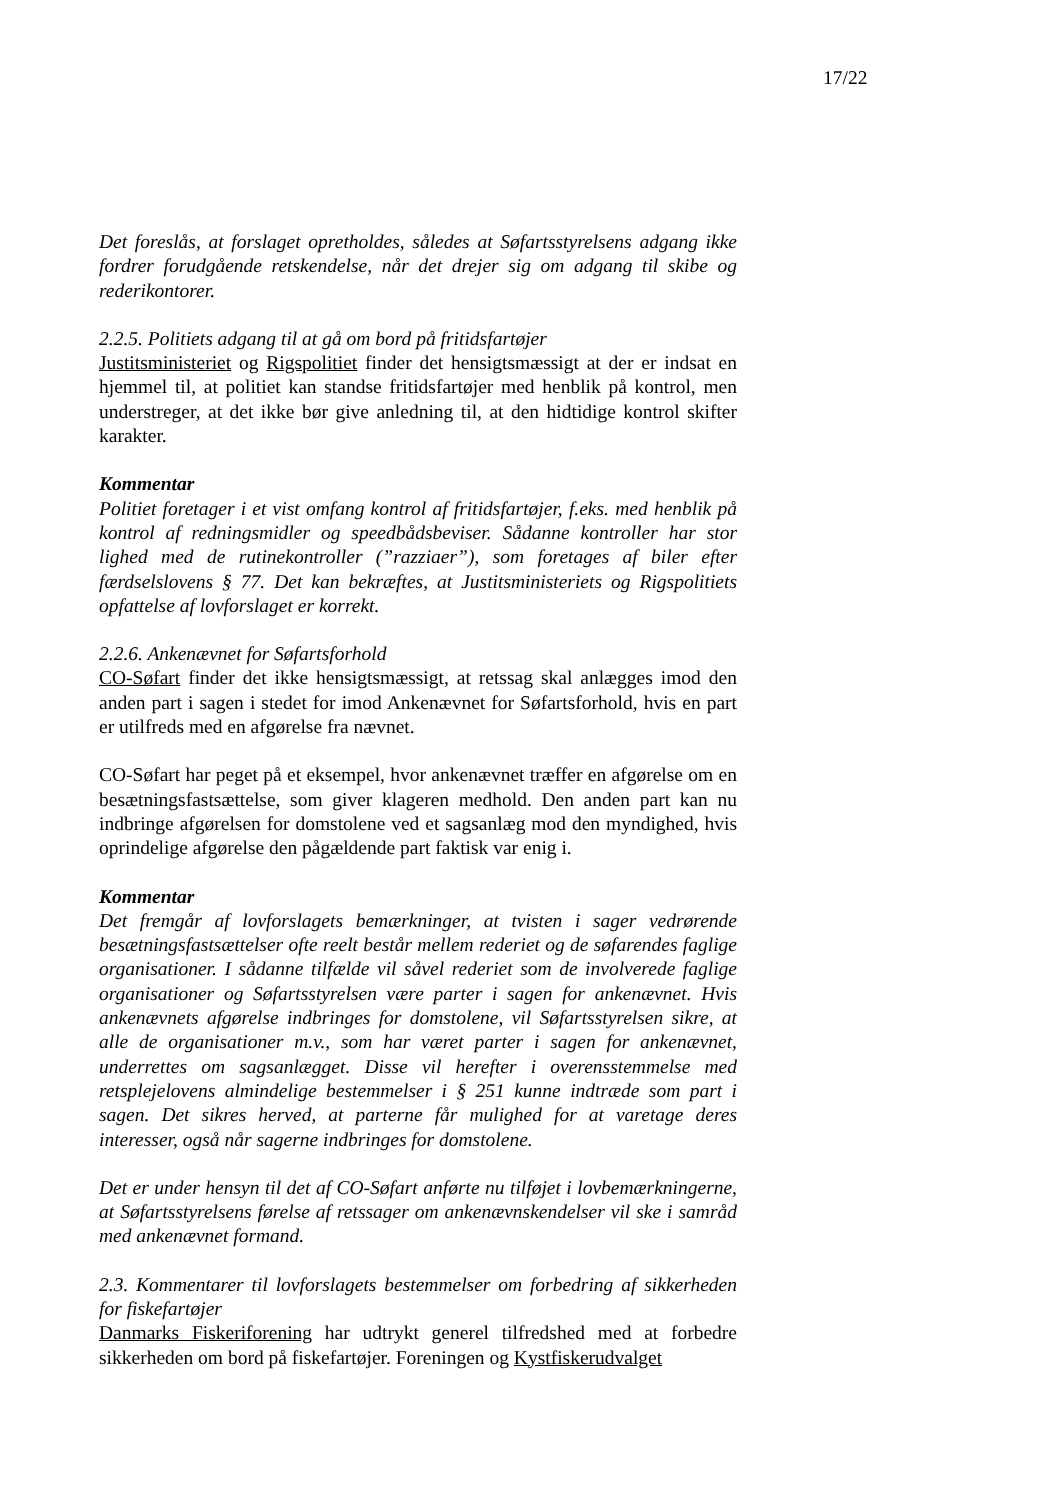17/22
Det foreslås, at forslaget opretholdes, således at Søfartsstyrelsens adgang ikke fordrer forudgående retskendelse, når det drejer sig om adgang til skibe og rederikontorer.
2.2.5. Politiets adgang til at gå om bord på fritidsfartøjer
Justitsministeriet og Rigspolitiet finder det hensigtsmæssigt at der er indsat en hjemmel til, at politiet kan standse fritidsfartøjer med henblik på kontrol, men understreger, at det ikke bør give anledning til, at den hidtidige kontrol skifter karakter.
Kommentar
Politiet foretager i et vist omfang kontrol af fritidsfartøjer, f.eks. med henblik på kontrol af redningsmidler og speedbådsbeviser. Sådanne kontroller har stor lighed med de rutinekontroller (”razziaer”), som foretages af biler efter færdselslovens § 77. Det kan bekræftes, at Justitsministeriets og Rigspolitiets opfattelse af lovforslaget er korrekt.
2.2.6. Ankenævnet for Søfartsforhold
CO-Søfart finder det ikke hensigtsmæssigt, at retssag skal anlægges imod den anden part i sagen i stedet for imod Ankenævnet for Søfartsforhold, hvis en part er utilfreds med en afgørelse fra nævnet.
CO-Søfart har peget på et eksempel, hvor ankenævnet træffer en afgørelse om en besætningsfastsættelse, som giver klageren medhold. Den anden part kan nu indbringe afgørelsen for domstolene ved et sagsanlæg mod den myndighed, hvis oprindelige afgørelse den pågældende part faktisk var enig i.
Kommentar
Det fremgår af lovforslagets bemærkninger, at tvisten i sager vedrørende besætningsfastsættelser ofte reelt består mellem rederiet og de søfarendes faglige organisationer. I sådanne tilfælde vil såvel rederiet som de involverede faglige organisationer og Søfartsstyrelsen være parter i sagen for ankenævnet. Hvis ankenævnets afgørelse indbringes for domstolene, vil Søfartsstyrelsen sikre, at alle de organisationer m.v., som har været parter i sagen for ankenævnet, underrettes om sagsanlægget. Disse vil herefter i overensstemmelse med retsplejelovens almindelige bestemmelser i § 251 kunne indtræde som part i sagen. Det sikres herved, at parterne får mulighed for at varetage deres interesser, også når sagerne indbringes for domstolene.
Det er under hensyn til det af CO-Søfart anførte nu tilføjet i lovbemærkningerne, at Søfartsstyrelsens førelse af retssager om ankenævnskendelser vil ske i samråd med ankenævnet formand.
2.3. Kommentarer til lovforslagets bestemmelser om forbedring af sikkerheden for fiskefartøjer
Danmarks Fiskeriforening har udtrykt generel tilfredshed med at forbedre sikkerheden om bord på fiskefartøjer. Foreningen og Kystfiskerudvalget